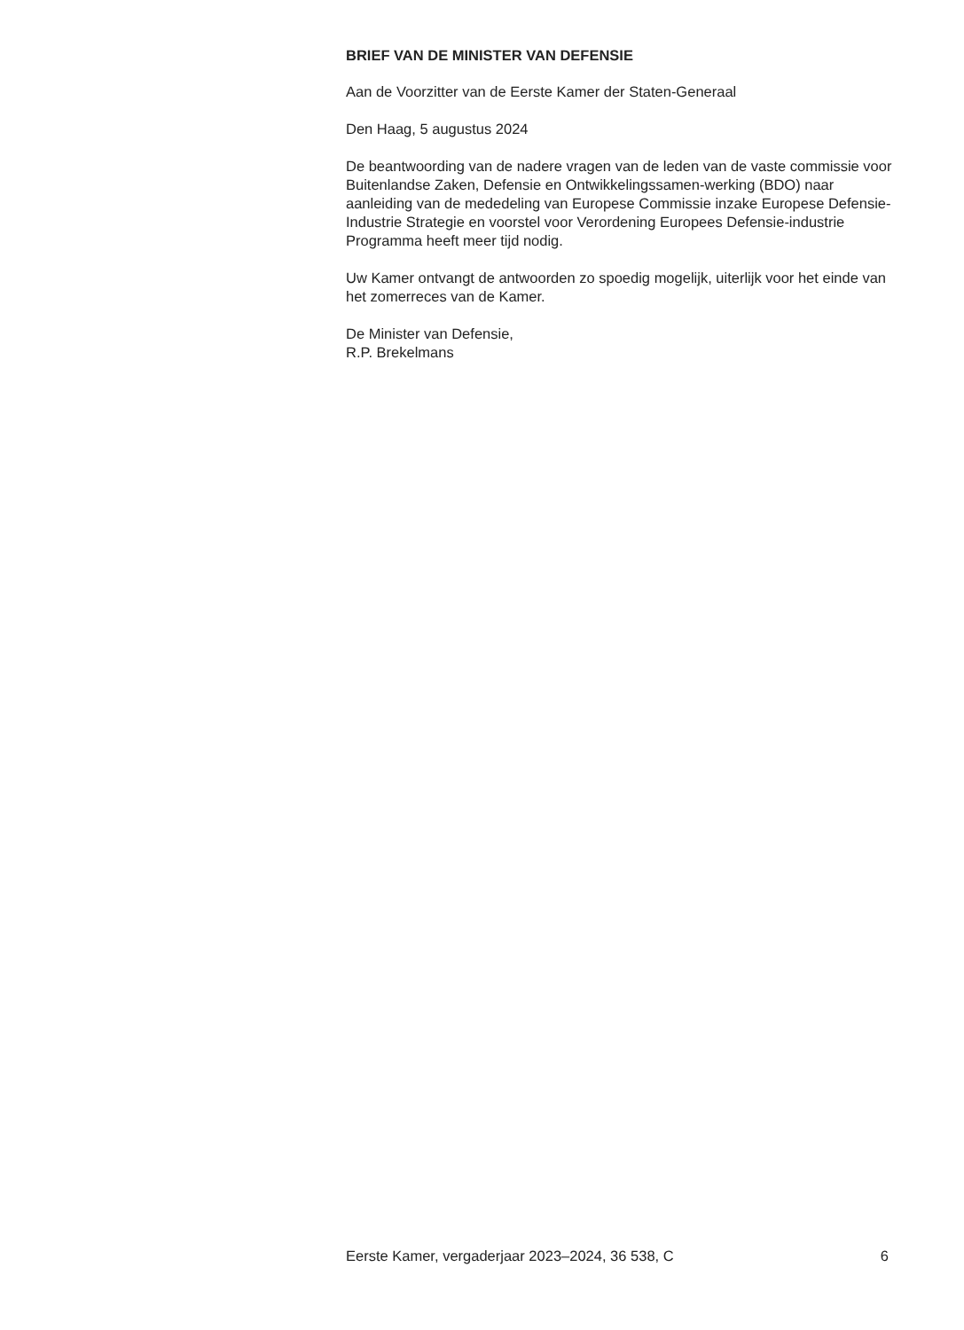BRIEF VAN DE MINISTER VAN DEFENSIE
Aan de Voorzitter van de Eerste Kamer der Staten-Generaal
Den Haag, 5 augustus 2024
De beantwoording van de nadere vragen van de leden van de vaste commissie voor Buitenlandse Zaken, Defensie en Ontwikkelingssamen-werking (BDO) naar aanleiding van de mededeling van Europese Commissie inzake Europese Defensie-Industrie Strategie en voorstel voor Verordening Europees Defensie-industrie Programma heeft meer tijd nodig.
Uw Kamer ontvangt de antwoorden zo spoedig mogelijk, uiterlijk voor het einde van het zomerreces van de Kamer.
De Minister van Defensie,
R.P. Brekelmans
Eerste Kamer, vergaderjaar 2023–2024, 36 538, C 6